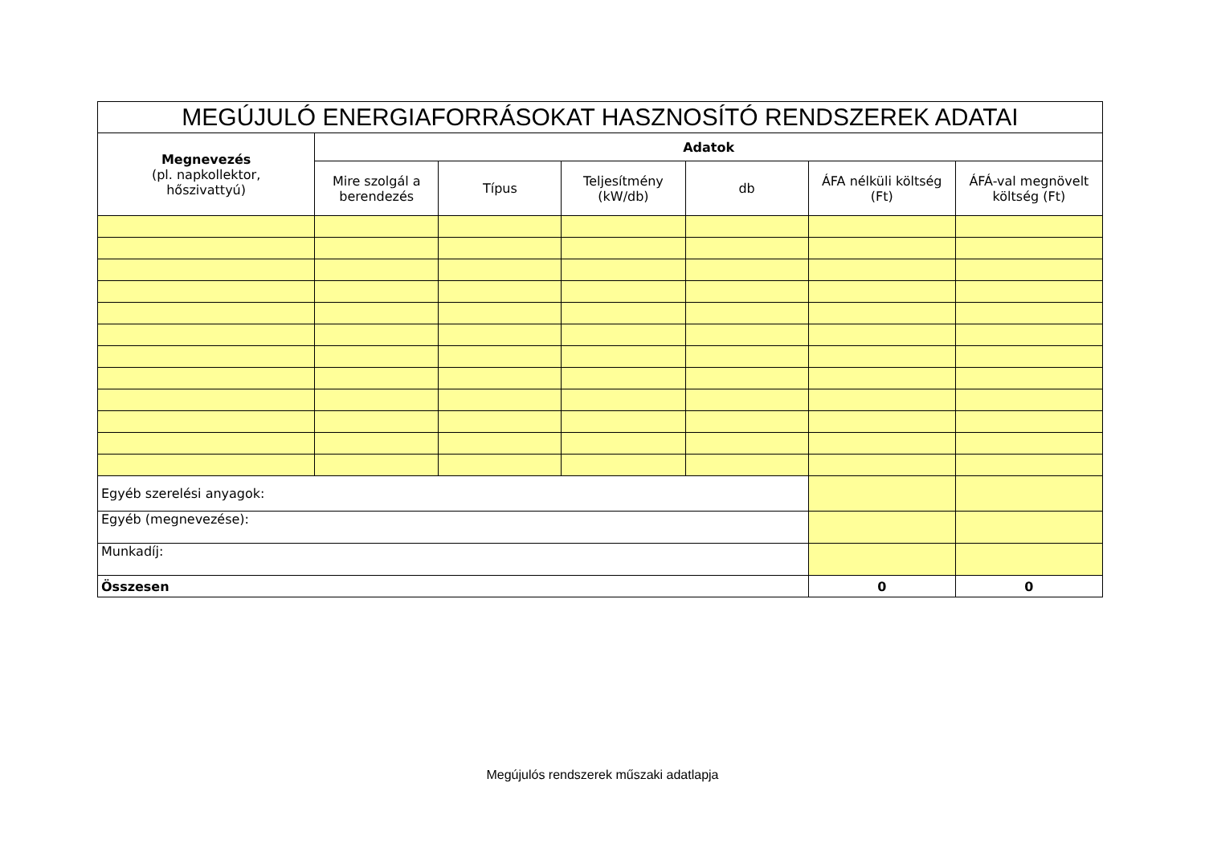| MEGÚJULÓ ENERGIAFORRÁSOKAT HASZNOSÍTÓ RENDSZEREK ADATAI | | | | | | |
| --- | --- | --- | --- | --- | --- | --- |
| Megnevezés (pl. napkollektor, hőszivattyú) | Adatok | | | | | |
| | Mire szolgál a berendezés | Típus | Teljesítmény (kW/db) | db | ÁFA nélküli költség (Ft) | ÁFÁ-val megnövelt költség (Ft) |
| Egyéb szerelési anyagok: | | | | | | |
| Egyéb (megnevezése): | | | | | | |
| Munkadíj: | | | | | | |
| Összesen | | | | | 0 | 0 |
Megújulós rendszerek műszaki adatlapja